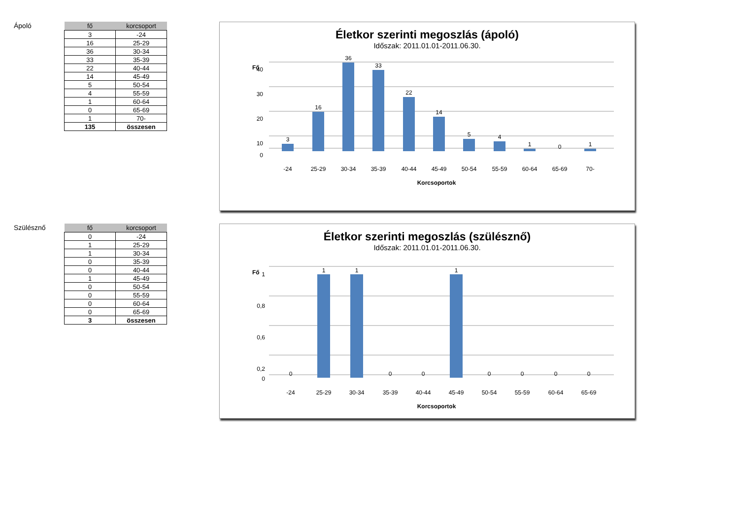Ápoló
| fő | korcsoport |
| --- | --- |
| 3 | -24 |
| 16 | 25-29 |
| 36 | 30-34 |
| 33 | 35-39 |
| 22 | 40-44 |
| 14 | 45-49 |
| 5 | 50-54 |
| 4 | 55-59 |
| 1 | 60-64 |
| 0 | 65-69 |
| 1 | 70- |
| 135 | összesen |
Életkor szerinti megoszlás (ápoló)
Időszak: 2011.01.01-2011.06.30.
Fő
3
16
36
33
22
14
5
4
1
0
1
-24
25-29
30-34
35-39
40-44
45-49
50-54
55-59
60-64
65-69
70-
Korcsoportok
40
30
20
10
0
Szülésznő
| fő | korcsoport |
| --- | --- |
| 0 | -24 |
| 1 | 25-29 |
| 1 | 30-34 |
| 0 | 35-39 |
| 0 | 40-44 |
| 1 | 45-49 |
| 0 | 50-54 |
| 0 | 55-59 |
| 0 | 60-64 |
| 0 | 65-69 |
| 3 | összesen |
Életkor szerinti megoszlás (szülésznő)
Időszak: 2011.01.01-2011.06.30.
Fő
0
1
1
0
0
1
0
0
0
0
-24
25-29
30-34
35-39
40-44
45-49
50-54
55-59
60-64
65-69
Korcsoportok
1
0,8
0,6
0,2
0